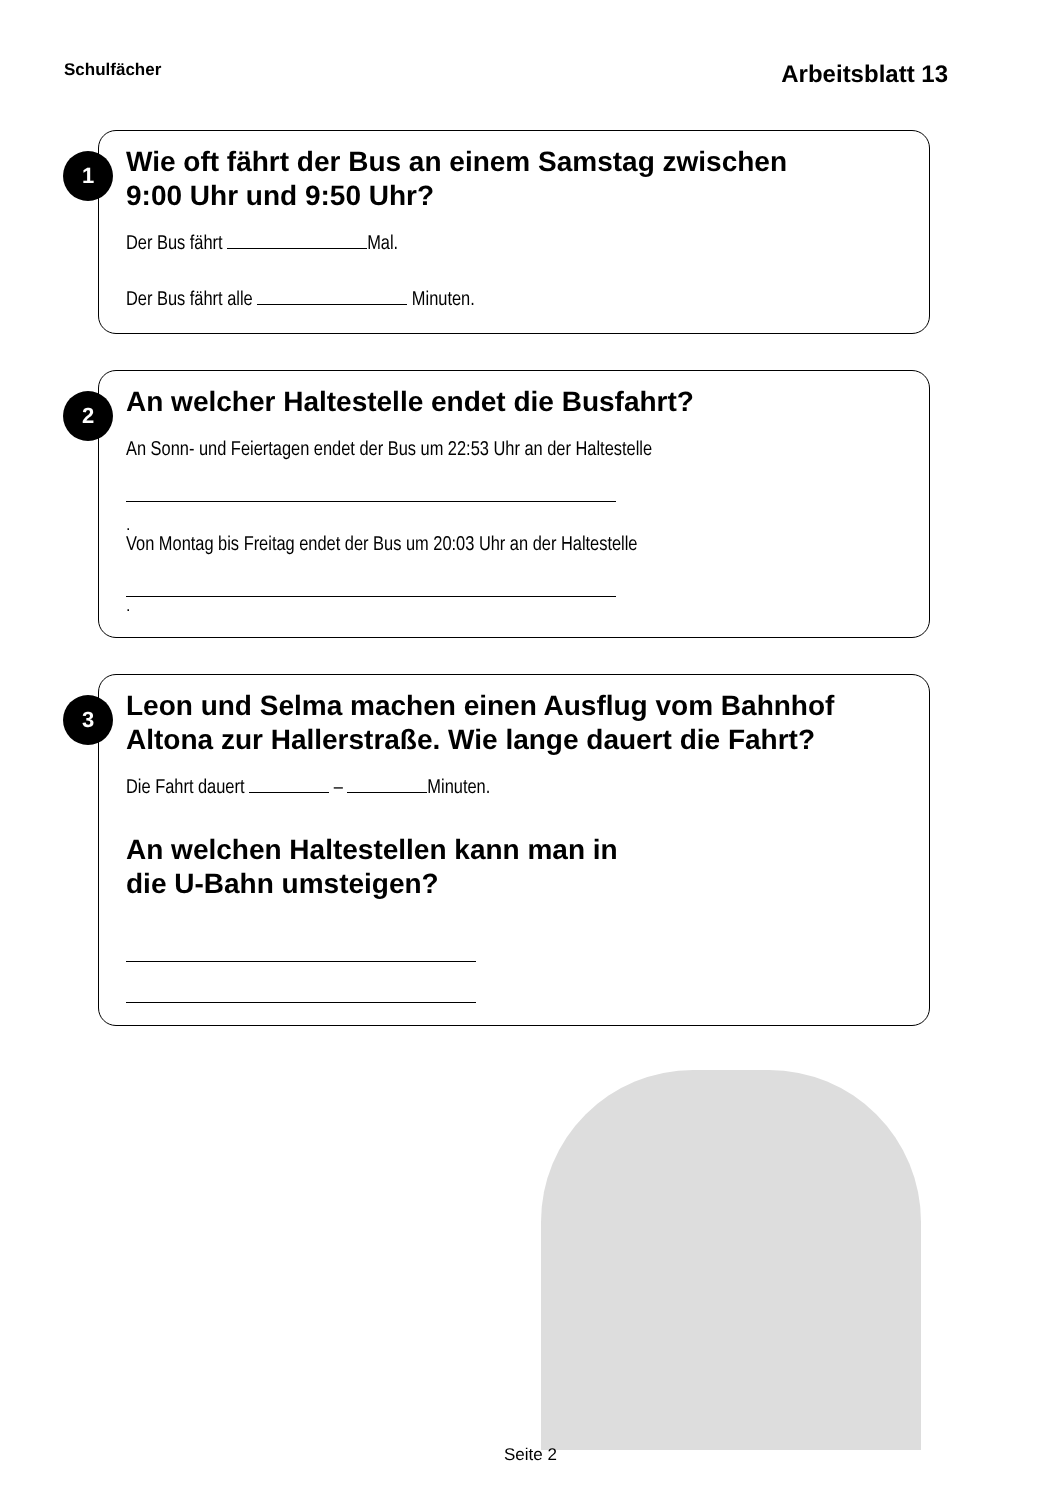Schulfächer Arbeitsblatt 13
1
Wie oft fährt der Bus an einem Samstag zwischen
9:00 Uhr und 9:50 Uhr?
Der Bus fährt Mal.
Der Bus fährt alle Minuten.
2
An welcher Haltestelle endet die Busfahrt?
An Sonn- und Feiertagen endet der Bus um 22:53 Uhr an der Haltestelle
.
Von Montag bis Freitag endet der Bus um 20:03 Uhr an der Haltestelle
.
3
Leon und Selma machen einen Ausflug vom Bahnhof
Altona zur Hallerstraße. Wie lange dauert die Fahrt?
Die Fahrt dauert – Minuten.
An welchen Haltestellen kann man in
die U-Bahn umsteigen?
Seite 2